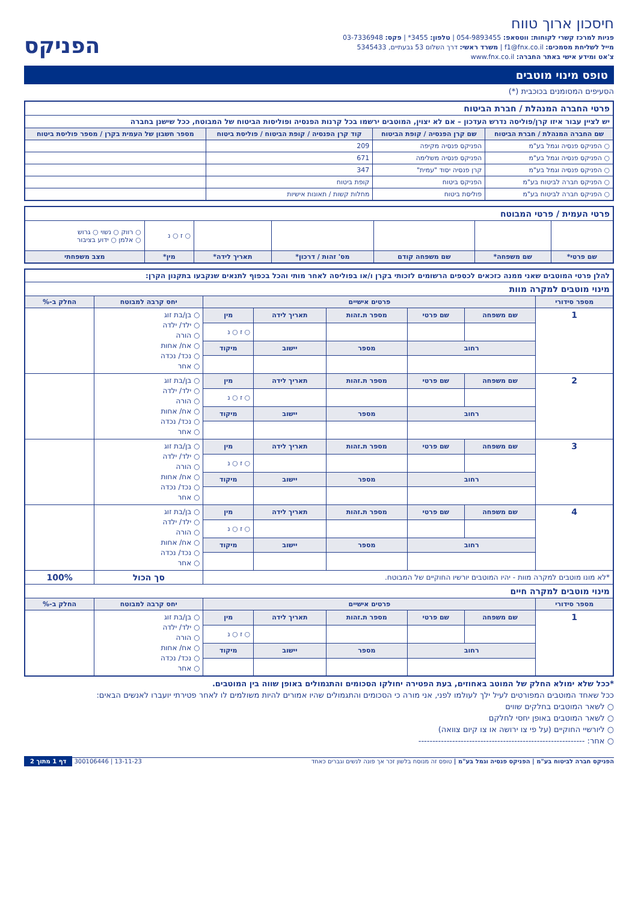חיסכון ארוך טווח
פניות למרכז קשרי לקוחות: ווטסאפ: 054-9893455 | טלפון: 3455* | פקס: 03-7336948
מייל לשליחת מסמכים: f1@fnx.co.il | משרד ראשי: דרך השלום 53 גבעתיים, 5345433
צ'אט ומידע אישי באתר החברה: www.fnx.co.il
הפניקס
טופס מינוי מוטבים
הסעיפים המסומנים בכוכבית (*)
| פרטי החברה המנהלת / חברת הביטוח | | | |
| יש לציין עבור איזו קרן/פוליסה נדרש העדכון – אם לא יצוין, המוטבים ירשמו בכל קרנות הפנסיה ופוליסות הביטוח של המבוטח, ככל שישנן בחברה | | | |
| שם החברה המנהלת / חברת הביטוח | שם קרן הפנסיה / קופת הביטוח | קוד קרן הפנסיה / קופת הביטוח / פוליסת ביטוח | מספר חשבון של העמית בקרן / מספר פוליסת ביטוח |
| ○ הפניקס פנסיה וגמל בע"מ | הפניקס פנסיה מקיפה | 209 | |
| ○ הפניקס פנסיה וגמל בע"מ | הפניקס פנסיה משלימה | 671 | |
| ○ הפניקס פנסיה וגמל בע"מ | קרן פנסיה יסוד "עמית" | 347 | |
| ○ הפניקס חברה לביטוח בע"מ | הפניקס ביטוח | קופת ביטוח | |
| ○ הפניקס חברה לביטוח בע"מ | פוליסת ביטוח | מחלות קשות / תאונות אישיות | |
| פרטי העמית / פרטי המבוטח | | | | | | |
| | | | | | ○ ז ○ נ | ○ רווק ○ נשוי ○ גרוש ○ אלמן ○ ידוע בציבור |
| שם פרטי* | שם משפחה* | שם משפחה קודם | מס' זהות / דרכון* | תאריך לידה* | מין* | מצב משפחתי |
| להלן פרטי המוטבים שאני ממנה כזכאים לכספים הרשומים לזכותי בקרן ו/או בפוליסה לאחר מותי והכל בכפוף לתנאים שנקבעו בתקנון הקרן: | | | | | | | |
| מינוי מוטבים למקרה מוות | | | | | | | |
| מספר סידורי | פרטים אישיים | | | | | יחס קרבה למבוטח | החלק ב-% |
| 1 | שם משפחה | שם פרטי | מספר ת.זהות | תאריך לידה | מין | ○ בן/בת זוג ○ ילד/ ילדה ○ הורה ○ אח/ אחות ○ נכד/ נכדה ○ אחר | |
| | | | | | ○ ז ○ נ | | |
| | רחוב | | מספר | יישוב | מיקוד | | |
| 2 | שם משפחה | שם פרטי | מספר ת.זהות | תאריך לידה | מין | ○ בן/בת זוג ○ ילד/ ילדה ○ הורה ○ אח/ אחות ○ נכד/ נכדה ○ אחר | |
| | | | | | ○ ז ○ נ | | |
| | רחוב | | מספר | יישוב | מיקוד | | |
| 3 | שם משפחה | שם פרטי | מספר ת.זהות | תאריך לידה | מין | ○ בן/בת זוג ○ ילד/ ילדה ○ הורה ○ אח/ אחות ○ נכד/ נכדה ○ אחר | |
| | | | | | ○ ז ○ נ | | |
| | רחוב | | מספר | יישוב | מיקוד | | |
| 4 | שם משפחה | שם פרטי | מספר ת.זהות | תאריך לידה | מין | ○ בן/בת זוג ○ ילד/ ילדה ○ הורה ○ אח/ אחות ○ נכד/ נכדה ○ אחר | |
| | | | | | ○ ז ○ נ | | |
| | רחוב | | מספר | יישוב | מיקוד | | |
| *לא מונו מוטבים למקרה מוות - יהיו המוטבים יורשיו החוקיים של המבוטח. | | | | | | סך הכול | 100% |
| מינוי מוטבים למקרה חיים | | | | | | | |
| מספר סידורי | פרטים אישיים | | | | | יחס קרבה למבוטח | החלק ב-% |
| 1 | שם משפחה | שם פרטי | מספר ת.זהות | תאריך לידה | מין | ○ בן/בת זוג ○ ילד/ ילדה ○ הורה ○ אח/ אחות ○ נכד/ נכדה ○ אחר | |
| | | | | | ○ ז ○ נ | | |
| | רחוב | | מספר | יישוב | מיקוד | | |
*ככל שלא ימולא החלק של המוטב באחוזים, בעת הפטירה יחולקו הסכומים והתגמולים באופן שווה בין המוטבים.
ככל שאחד המוטבים המפורטים לעיל ילך לעולמו לפני, אני מורה כי הסכומים והתגמולים שהיו אמורים להיות משולמים לו לאחר פטירתי יועברו לאנשים הבאים:
○ לשאר המוטבים בחלקים שווים
○ לשאר המוטבים באופן יחסי לחלקם
○ ליורשיי החוקיים (על פי צו ירושה או צו קיום צוואה)
○ אחר: -----------------------------------------------------------
הפניקס חברה לביטוח בע"מ | הפניקס פנסיה וגמל בע"מ | טופס זה מנוסח בלשון זכר אך פונה לנשים וגברים כאחד 13-11-23 | 300106446 דף 1 מתוך 2